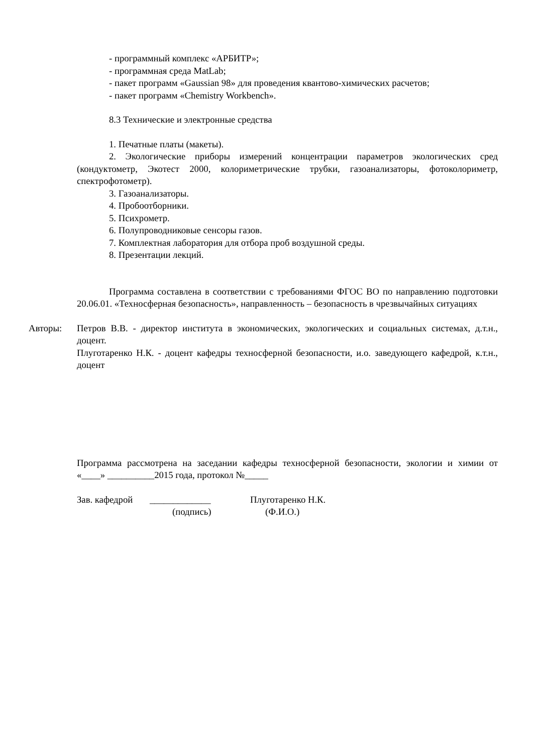- программный комплекс «АРБИТР»;
- программная среда MatLab;
- пакет программ «Gaussian 98» для проведения квантово-химических расчетов;
- пакет программ «Chemistry Workbench».
8.3 Технические и электронные средства
1. Печатные платы (макеты).
2. Экологические приборы измерений концентрации параметров экологических сред (кондуктометр, Экотест 2000, колориметрические трубки, газоанализаторы, фотоколориметр, спектрофотометр).
3. Газоанализаторы.
4. Пробоотборники.
5. Психрометр.
6. Полупроводниковые сенсоры газов.
7. Комплектная лаборатория для отбора проб воздушной среды.
8. Презентации лекций.
Программа составлена в соответствии с требованиями ФГОС ВО по направлению подготовки 20.06.01. «Техносферная безопасность», направленность – безопасность в чрезвычайных ситуациях
Авторы: Петров В.В. - директор института в экономических, экологических и социальных системах, д.т.н., доцент.
Плуготаренко Н.К. - доцент кафедры техносферной безопасности, и.о. заведующего кафедрой, к.т.н., доцент
Программа рассмотрена на заседании кафедры техносферной безопасности, экологии и химии от «____» __________2015 года, протокол №_____
Зав. кафедрой _____________ Плуготаренко Н.К.
(подпись) (Ф.И.О.)